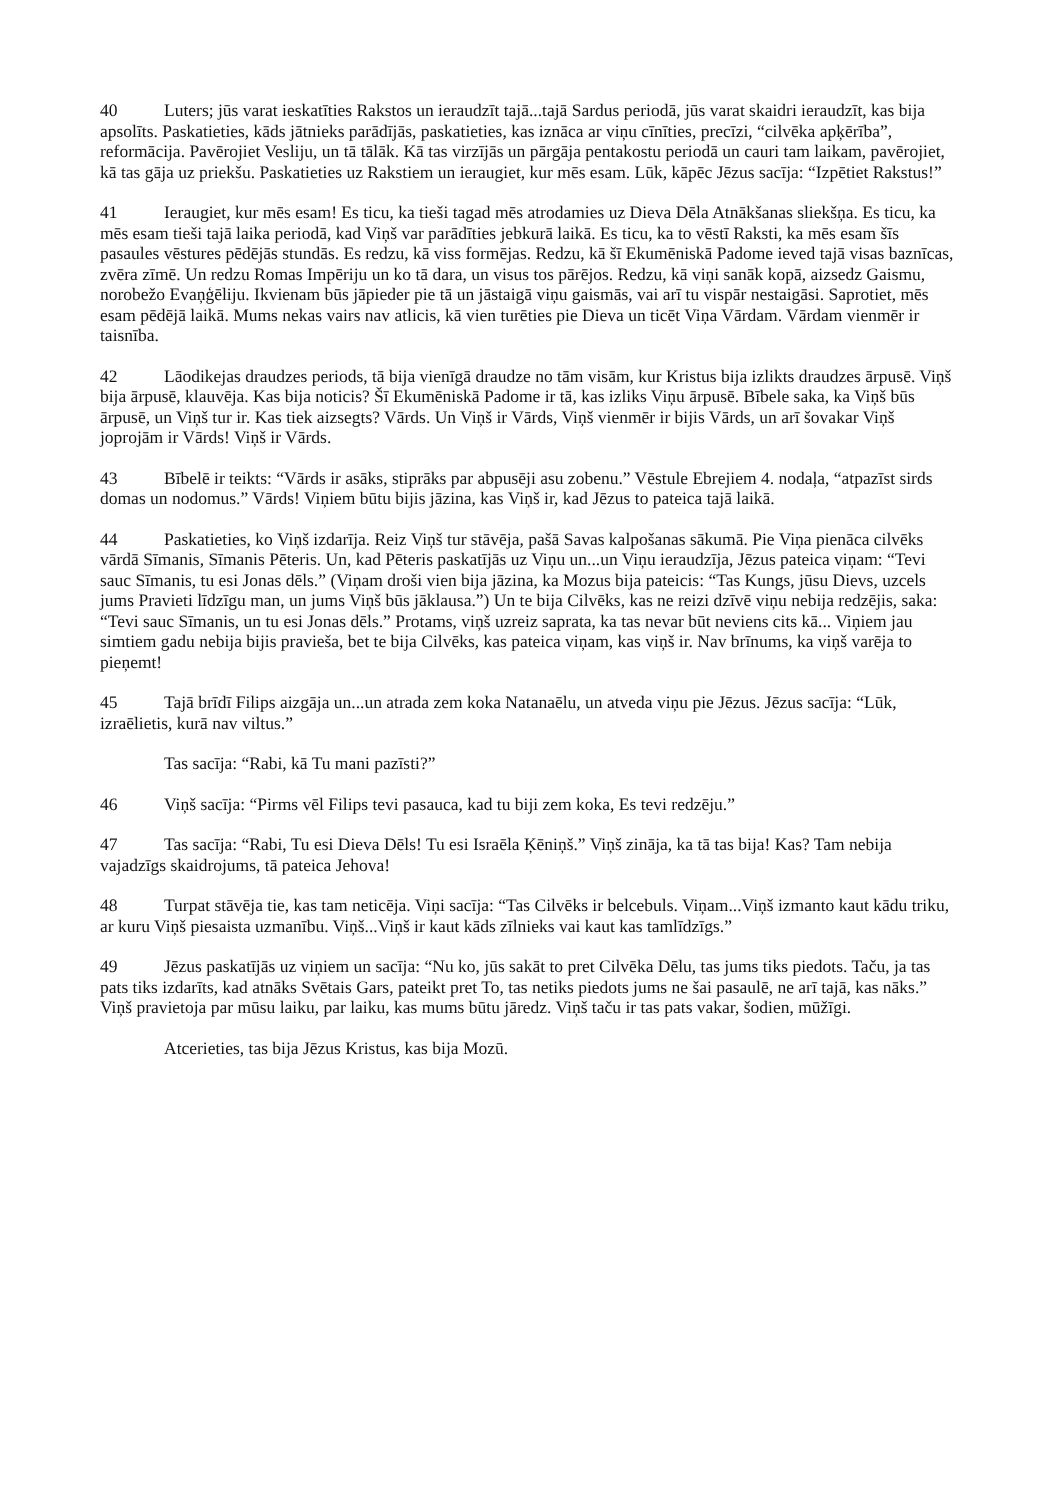40 Luters; jūs varat ieskatīties Rakstos un ieraudzīt tajā...tajā Sardus periodā, jūs varat skaidri ieraudzīt, kas bija apsolīts. Paskatieties, kāds jātnieks parādījās, paskatieties, kas iznāca ar viņu cīnīties, precīzi, “cilvēka apķērība”, reformācija. Pavērojiet Vesliju, un tā tālāk. Kā tas virzījās un pārgāja pentakostu periodā un cauri tam laikam, pavērojiet, kā tas gāja uz priekšu. Paskatieties uz Rakstiem un ieraugiet, kur mēs esam. Lūk, kāpēc Jēzus sacīja: “Izpētiet Rakstus!”
41 Ieraugiet, kur mēs esam! Es ticu, ka tieši tagad mēs atrodamies uz Dieva Dēla Atnākšanas sliekšņa. Es ticu, ka mēs esam tieši tajā laika periodā, kad Viņš var parādīties jebkurā laikā. Es ticu, ka to vēstī Raksti, ka mēs esam šīs pasaules vēstures pēdējās stundās. Es redzu, kā viss formējas. Redzu, kā šī Ekumēniskā Padome ieved tajā visas baznīcas, zvēra zīmē. Un redzu Romas Impēriju un ko tā dara, un visus tos pārējos. Redzu, kā viņi sanāk kopā, aizsedz Gaismu, norobežo Evaņģēliju. Ikvienam būs jāpieder pie tā un jāstaigā viņu gaismās, vai arī tu vispār nestaigāsi. Saprotiet, mēs esam pēdējā laikā. Mums nekas vairs nav atlicis, kā vien turēties pie Dieva un ticēt Viņa Vārdam. Vārdam vienmēr ir taisnība.
42 Lāodikejas draudzes periods, tā bija vienīgā draudze no tām visām, kur Kristus bija izlikts draudzes ārpusē. Viņš bija ārpusē, klauvēja. Kas bija noticis? Šī Ekumēniskā Padome ir tā, kas izliks Viņu ārpusē. Bībele saka, ka Viņš būs ārpusē, un Viņš tur ir. Kas tiek aizsegts? Vārds. Un Viņš ir Vārds, Viņš vienmēr ir bijis Vārds, un arī šovakar Viņš joprojām ir Vārds! Viņš ir Vārds.
43 Bībelē ir teikts: “Vārds ir asāks, stiprāks par abpusēji asu zobenu.” Vēstule Ebrejiem 4. nodaļa, “atpazīst sirds domas un nodomus.” Vārds! Viņiem būtu bijis jāzina, kas Viņš ir, kad Jēzus to pateica tajā laikā.
44 Paskatieties, ko Viņš izdarīja. Reiz Viņš tur stāvēja, pašā Savas kalpošanas sākumā. Pie Viņa pienāca cilvēks vārdā Sīmanis, Sīmanis Pēteris. Un, kad Pēteris paskatījās uz Viņu un...un Viņu ieraudzīja, Jēzus pateica viņam: “Tevi sauc Sīmanis, tu esi Jonas dēls.” (Viņam droši vien bija jāzina, ka Mozus bija pateicis: “Tas Kungs, jūsu Dievs, uzcels jums Pravieti līdzīgu man, un jums Viņš būs jāklausa.”) Un te bija Cilvēks, kas ne reizi dzīvē viņu nebija redzējis, saka: “Tevi sauc Sīmanis, un tu esi Jonas dēls.” Protams, viņš uzreiz saprata, ka tas nevar būt neviens cits kā... Viņiem jau simtiem gadu nebija bijis pravieša, bet te bija Cilvēks, kas pateica viņam, kas viņš ir. Nav brīnums, ka viņš varēja to pieņemt!
45 Tajā brīdī Filips aizgāja un...un atrada zem koka Natanaēlu, un atveda viņu pie Jēzus. Jēzus sacīja: “Lūk, izraēlietis, kurā nav viltus.”
Tas sacīja: “Rabi, kā Tu mani pazīsti?”
46 Viņš sacīja: “Pirms vēl Filips tevi pasauca, kad tu biji zem koka, Es tevi redzēju.”
47 Tas sacīja: “Rabi, Tu esi Dieva Dēls! Tu esi Israēla Ķēniņš.” Viņš zināja, ka tā tas bija! Kas? Tam nebija vajadzīgs skaidrojums, tā pateica Jehova!
48 Turpat stāvēja tie, kas tam neticēja. Viņi sacīja: “Tas Cilvēks ir belcebuls. Viņam...Viņš izmanto kaut kādu triku, ar kuru Viņš piesaista uzmanību. Viņš...Viņš ir kaut kāds zīlnieks vai kaut kas tamlīdzīgs.”
49 Jēzus paskatījās uz viņiem un sacīja: “Nu ko, jūs sakāt to pret Cilvēka Dēlu, tas jums tiks piedots. Taču, ja tas pats tiks izdarīts, kad atnāks Svētais Gars, pateikt pret To, tas netiks piedots jums ne šai pasaulē, ne arī tajā, kas nāks.” Viņš pravietoja par mūsu laiku, par laiku, kas mums būtu jāredz. Viņš taču ir tas pats vakar, šodien, mūžīgi.
Atcerieties, tas bija Jēzus Kristus, kas bija Mozū.